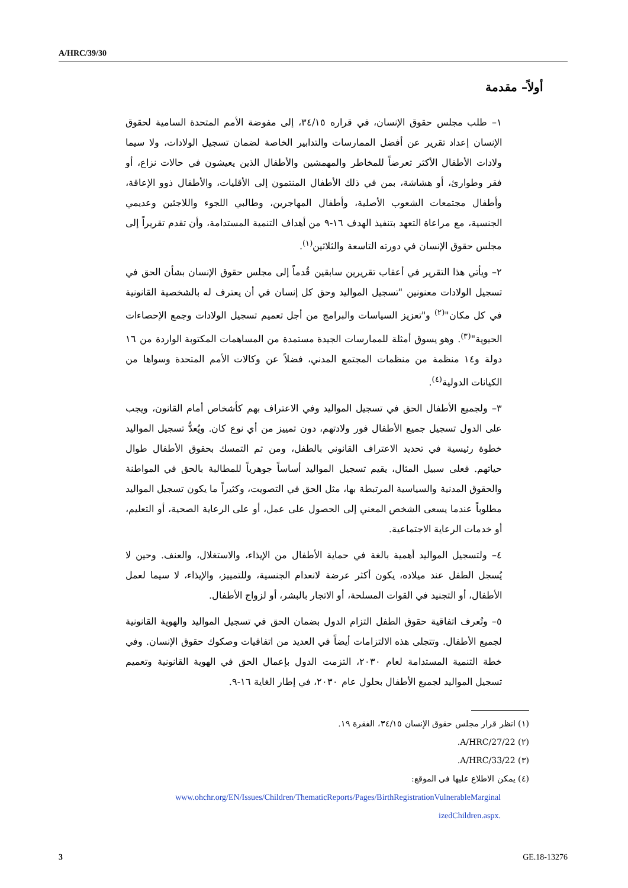A/HRC/39/30
أولاً– مقدمة
١– طلب مجلس حقوق الإنسان، في قراره ٣٤/١٥، إلى مفوضة الأمم المتحدة السامية لحقوق الإنسان إعداد تقرير عن أفضل الممارسات والتدابير الخاصة لضمان تسجيل الولادات، ولا سيما ولادات الأطفال الأكثر تعرضاً للمخاطر والمهمشين والأطفال الذين يعيشون في حالات نزاع، أو فقر وطوارئ، أو هشاشة، بمن في ذلك الأطفال المنتمون إلى الأقليات، والأطفال ذوو الإعاقة، وأطفال مجتمعات الشعوب الأصلية، وأطفال المهاجرين، وطالبي اللجوء واللاجئين وعديمي الجنسية، مع مراعاة التعهد بتنفيذ الهدف ١٦-٩ من أهداف التنمية المستدامة، وأن تقدم تقريراً إلى مجلس حقوق الإنسان في دورته التاسعة والثلاثين<sup>(١)</sup>.
٢– ويأتي هذا التقرير في أعقاب تقريرين سابقين قُدماً إلى مجلس حقوق الإنسان بشأن الحق في تسجيل الولادات معنونين "تسجيل المواليد وحق كل إنسان في أن يعترف له بالشخصية القانونية في كل مكان"<sup>(٢)</sup> و"تعزيز السياسات والبرامج من أجل تعميم تسجيل الولادات وجمع الإحصاءات الحيوية"<sup>(٣)</sup>. وهو يسوق أمثلة للممارسات الجيدة مستمدة من المساهمات المكتوبة الواردة من ١٦ دولة و١٤ منظمة من منظمات المجتمع المدني، فضلاً عن وكالات الأمم المتحدة وسواها من الكيانات الدولية<sup>(٤)</sup>.
٣– ولجميع الأطفال الحق في تسجيل المواليد وفي الاعتراف بهم كأشخاص أمام القانون، ويجب على الدول تسجيل جميع الأطفال فور ولادتهم، دون تمييز من أي نوع كان. ويُعدُّ تسجيل المواليد خطوة رئيسية في تحديد الاعتراف القانوني بالطفل، ومن ثم التمسك بحقوق الأطفال طوال حياتهم. فعلى سبيل المثال، يقيم تسجيل المواليد أساساً جوهرياً للمطالبة بالحق في المواطنة والحقوق المدنية والسياسية المرتبطة بها، مثل الحق في التصويت، وكثيراً ما يكون تسجيل المواليد مطلوباً عندما يسعى الشخص المعني إلى الحصول على عمل، أو على الرعاية الصحية، أو التعليم، أو خدمات الرعاية الاجتماعية.
٤– ولتسجيل المواليد أهمية بالغة في حماية الأطفال من الإيذاء، والاستغلال، والعنف. وحين لا يُسجل الطفل عند ميلاده، يكون أكثر عرضة لانعدام الجنسية، وللتمييز، والإيذاء، لا سيما لعمل الأطفال، أو التجنيد في القوات المسلحة، أو الاتجار بالبشر، أو لزواج الأطفال.
٥– وتُعرف اتفاقية حقوق الطفل التزام الدول بضمان الحق في تسجيل المواليد والهوية القانونية لجميع الأطفال. وتتجلى هذه الالتزامات أيضاً في العديد من اتفاقيات وصكوك حقوق الإنسان. وفي خطة التنمية المستدامة لعام ٢٠٣٠، التزمت الدول بإعمال الحق في الهوية القانونية وتعميم تسجيل المواليد لجميع الأطفال بحلول عام ٢٠٣٠، في إطار الغاية ١٦-٩.
(١) انظر قرار مجلس حقوق الإنسان ٣٤/١٥، الفقرة ١٩.
(٢) A/HRC/27/22.
(٣) A/HRC/33/22.
(٤) يمكن الاطلاع عليها في الموقع:
www.ohchr.org/EN/Issues/Children/ThematicReports/Pages/BirthRegistrationVulnerableMarginal
izedChildren.aspx.
3 GE.18-13276